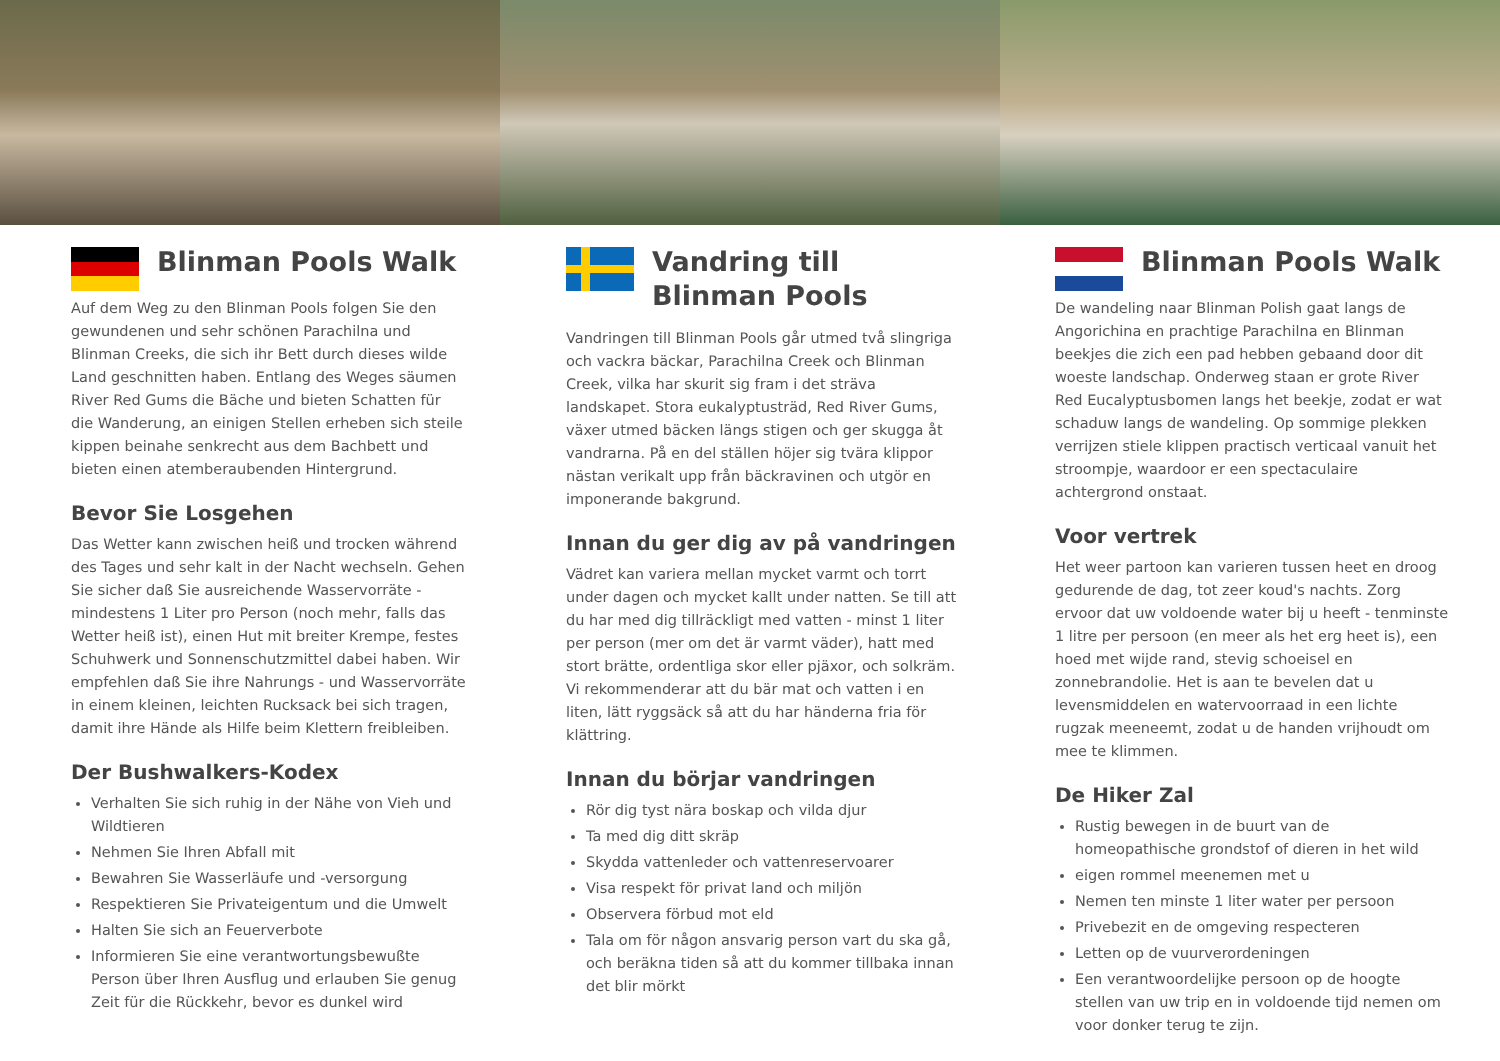Blinman Pools Walk
Auf dem Weg zu den Blinman Pools folgen Sie den gewundenen und sehr schönen Parachilna und Blinman Creeks, die sich ihr Bett durch dieses wilde Land geschnitten haben. Entlang des Weges säumen River Red Gums die Bäche und bieten Schatten für die Wanderung, an einigen Stellen erheben sich steile kippen beinahe senkrecht aus dem Bachbett und bieten einen atemberaubenden Hintergrund.
Bevor Sie Losgehen
Das Wetter kann zwischen heiß und trocken während des Tages und sehr kalt in der Nacht wechseln. Gehen Sie sicher daß Sie ausreichende Wasservorräte - mindestens 1 Liter pro Person (noch mehr, falls das Wetter heiß ist), einen Hut mit breiter Krempe, festes Schuhwerk und Sonnenschutzmittel dabei haben. Wir empfehlen daß Sie ihre Nahrungs - und Wasservorräte in einem kleinen, leichten Rucksack bei sich tragen, damit ihre Hände als Hilfe beim Klettern freibleiben.
Der Bushwalkers-Kodex
Verhalten Sie sich ruhig in der Nähe von Vieh und Wildtieren
Nehmen Sie Ihren Abfall mit
Bewahren Sie Wasserläufe und -versorgung
Respektieren Sie Privateigentum und die Umwelt
Halten Sie sich an Feuerverbote
Informieren Sie eine verantwortungsbewußte Person über Ihren Ausflug und erlauben Sie genug Zeit für die Rückkehr, bevor es dunkel wird
Vandring till
Blinman Pools
Vandringen till Blinman Pools går utmed två slingriga och vackra bäckar, Parachilna Creek och Blinman Creek, vilka har skurit sig fram i det sträva landskapet. Stora eukalyptusträd, Red River Gums, växer utmed bäcken längs stigen och ger skugga åt vandrarna. På en del ställen höjer sig tvära klippor nästan verikalt upp från bäckravinen och utgör en imponerande bakgrund.
Innan du ger dig av på vandringen
Vädret kan variera mellan mycket varmt och torrt under dagen och mycket kallt under natten. Se till att du har med dig tillräckligt med vatten - minst 1 liter per person (mer om det är varmt väder), hatt med stort brätte, ordentliga skor eller pjäxor, och solkräm. Vi rekommenderar att du bär mat och vatten i en liten, lätt ryggsäck så att du har händerna fria för klättring.
Innan du börjar vandringen
Rör dig tyst nära boskap och vilda djur
Ta med dig ditt skräp
Skydda vattenleder och vattenreservoarer
Visa respekt för privat land och miljön
Observera förbud mot eld
Tala om för någon ansvarig person vart du ska gå, och beräkna tiden så att du kommer tillbaka innan det blir mörkt
Blinman Pools Walk
De wandeling naar Blinman Polish gaat langs de Angorichina en prachtige Parachilna en Blinman beekjes die zich een pad hebben gebaand door dit woeste landschap. Onderweg staan er grote River Red Eucalyptusbomen langs het beekje, zodat er wat schaduw langs de wandeling. Op sommige plekken verrijzen stiele klippen practisch verticaal vanuit het stroompje, waardoor er een spectaculaire achtergrond onstaat.
Voor vertrek
Het weer partoon kan varieren tussen heet en droog gedurende de dag, tot zeer koud's nachts. Zorg ervoor dat uw voldoende water bij u heeft - tenminste 1 litre per persoon (en meer als het erg heet is), een hoed met wijde rand, stevig schoeisel en zonnebrandolie. Het is aan te bevelen dat u levensmiddelen en watervoorraad in een lichte rugzak meeneemt, zodat u de handen vrijhoudt om mee te klimmen.
De Hiker Zal
Rustig bewegen in de buurt van de homeopathische grondstof of dieren in het wild
eigen rommel meenemen met u
Nemen ten minste 1 liter water per persoon
Privebezit en de omgeving respecteren
Letten op de vuurverordeningen
Een verantwoordelijke persoon op de hoogte stellen van uw trip en in voldoende tijd nemen om voor donker terug te zijn.